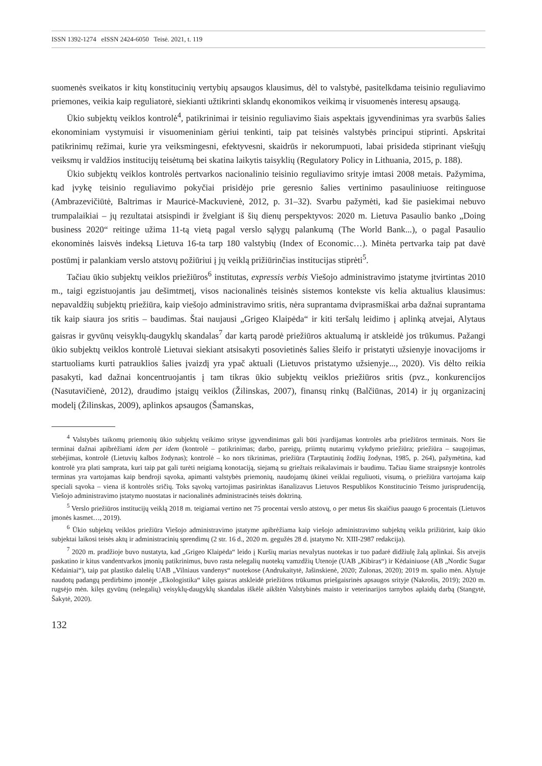ISSN 1392-1274 eISSN 2424-6050 Teisė. 2021, t. 119
suomenės sveikatos ir kitų konstitucinių vertybių apsaugos klausimus, dėl to valstybė, pasitelkdama teisinio reguliavimo priemones, veikia kaip reguliatorė, siekianti užtikrinti sklandų ekonomikos veikimą ir visuomenės interesų apsaugą.
Ūkio subjektų veiklos kontrolė<sup>4</sup>, patikrinimai ir teisinio reguliavimo šiais aspektais įgyvendinimas yra svarbūs šalies ekonominiam vystymuisi ir visuomeniniam gėriui tenkinti, taip pat teisinės valstybės principui stiprinti. Apskritai patikrinimų režimai, kurie yra veiksmingesni, efektyvesni, skaidrūs ir nekorumpuoti, labai prisideda stiprinant viešųjų veiksmų ir valdžios institucijų teisėtumą bei skatina laikytis taisyklių (Regulatory Policy in Lithuania, 2015, p. 188).
Ūkio subjektų veiklos kontrolės pertvarkos nacionalinio teisinio reguliavimo srityje imtasi 2008 metais. Pažymima, kad įvykę teisinio reguliavimo pokyčiai prisidėjo prie geresnio šalies vertinimo pasauliniuose reitinguose (Ambrazevičiūtė, Baltrimas ir Mauricė-Mackuvienė, 2012, p. 31–32). Svarbu pažymėti, kad šie pasiekimai nebuvo trumpalaikiai – jų rezultatai atsispindi ir žvelgiant iš šių dienų perspektyvos: 2020 m. Lietuva Pasaulio banko „Doing business 2020“ reitinge užima 11-tą vietą pagal verslo sąlygų palankumą (The World Bank...), o pagal Pasaulio ekonominės laisvės indeksą Lietuva 16-ta tarp 180 valstybių (Index of Economic…). Minėta pertvarka taip pat davė postūmį ir palankiam verslo atstovų požiūriui į jų veiklą prižiūrinčias institucijas stiprėti<sup>5</sup>.
Tačiau ūkio subjektų veiklos priežiūros<sup>6</sup> institutas, expressis verbis Viešojo administravimo įstatyme įtvirtintas 2010 m., taigi egzistuojantis jau dešimtmetį, visos nacionalinės teisinės sistemos kontekste vis kelia aktualius klausimus: nepavaldžių subjektų priežiūra, kaip viešojo administravimo sritis, nėra suprantama dviprasmiškai arba dažnai suprantama tik kaip siaura jos sritis – baudimas. Štai naujausi „Grigeo Klaipėda“ ir kiti teršalų leidimo į aplinką atvejai, Alytaus gaisras ir gyvūnų veisyklų-daugyklų skandalas<sup>7</sup> dar kartą parodė priežiūros aktualumą ir atskleidė jos trūkumus. Pažangi ūkio subjektų veiklos kontrolė Lietuvai siekiant atsisakyti posovietinės šalies šleifo ir pristatyti užsienyje inovacijoms ir startuoliams kurti patrauklios šalies įvaizdį yra ypač aktuali (Lietuvos pristatymo užsienyje..., 2020). Vis dėlto reikia pasakyti, kad dažnai koncentruojantis į tam tikras ūkio subjektų veiklos priežiūros sritis (pvz., konkurencijos (Nasutavičienė, 2012), draudimo įstaigų veiklos (Žilinskas, 2007), finansų rinkų (Balčiūnas, 2014) ir jų organizacinį modelį (Žilinskas, 2009), aplinkos apsaugos (Šamanskas,
<sup>4</sup> Valstybės taikomų priemonių ūkio subjektų veikimo srityse įgyvendinimas gali būti įvardijamas kontrolės arba priežiūros terminais. Nors šie terminai dažnai apibrėžiami idem per idem (kontrolė – patikrinimas; darbo, pareigų, priimtų nutarimų vykdymo priežiūra; priežiūra – saugojimas, stebėjimas, kontrolė (Lietuvių kalbos žodynas); kontrolė – ko nors tikrinimas, priežiūra (Tarptautinių žodžių žodynas, 1985, p. 264), pažymėtina, kad kontrolė yra plati samprata, kuri taip pat gali turėti neigiamą konotaciją, siejamą su griežtais reikalavimais ir baudimu. Tačiau šiame straipsnyje kontrolės terminas yra vartojamas kaip bendroji sąvoka, apimanti valstybės priemonių, naudojamų ūkinei veiklai reguliuoti, visumą, o priežiūra vartojama kaip speciali sąvoka – viena iš kontrolės sričių. Toks sąvokų vartojimas pasirinktas išanalizavus Lietuvos Respublikos Konstitucinio Teismo jurisprudenciją, Viešojo administravimo įstatymo nuostatas ir nacionalinės administracinės teisės doktriną.
<sup>5</sup> Verslo priežiūros institucijų veiklą 2018 m. teigiamai vertino net 75 procentai verslo atstovų, o per metus šis skaičius paaugo 6 procentais (Lietuvos įmonės kasmet…, 2019).
<sup>6</sup> Ūkio subjektų veiklos priežiūra Viešojo administravimo įstatyme apibrėžiama kaip viešojo administravimo subjektų veikla prižiūrint, kaip ūkio subjektai laikosi teisės aktų ir administracinių sprendimų (2 str. 16 d., 2020 m. gegužės 28 d. įstatymo Nr. XIII-2987 redakcija).
<sup>7</sup> 2020 m. pradžioje buvo nustatyta, kad „Grigeo Klaipėda“ leido į Kuršių marias nevalytas nuotekas ir tuo padarė didžiulę žalą aplinkai. Šis atvejis paskatino ir kitus vandentvarkos įmonių patikrinimus, buvo rasta nelegalių nuotekų vamzdžių Utenoje (UAB „Kibiras“) ir Kėdainiuose (AB „Nordic Sugar Kėdainiai“), taip pat plastiko dalelių UAB „Vilniaus vandenys“ nuotekose (Andrukaitytė, Jašinskienė, 2020; Zulonas, 2020); 2019 m. spalio mėn. Alytuje naudotų padangų perdirbimo įmonėje „Ekologistika“ kilęs gaisras atskleidė priežiūros trūkumus priešgaisrinės apsaugos srityje (Nakrošis, 2019); 2020 m. rugsėjo mėn. kilęs gyvūnų (nelegalių) veisyklų-daugyklų skandalas iškėlė aikštėn Valstybinės maisto ir veterinarijos tarnybos aplaidų darbą (Stangytė, Šakytė, 2020).
132